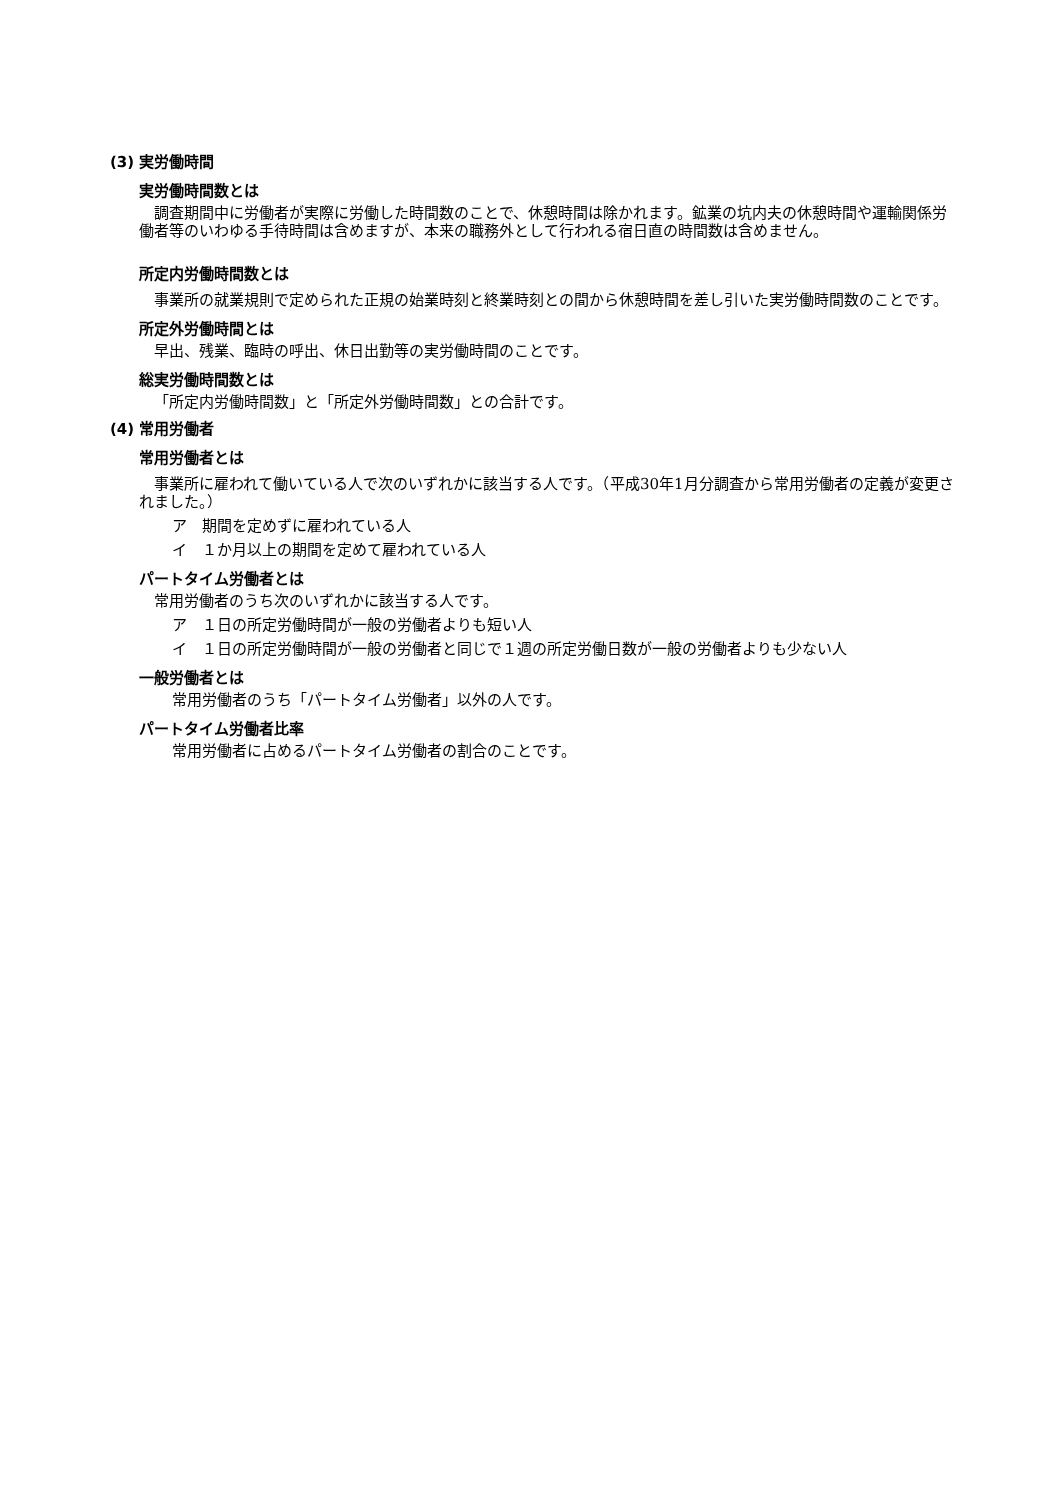(3) 実労働時間
実労働時間数とは
調査期間中に労働者が実際に労働した時間数のことで、休憩時間は除かれます。鉱業の坑内夫の休憩時間や運輸関係労働者等のいわゆる手待時間は含めますが、本来の職務外として行われる宿日直の時間数は含めません。
所定内労働時間数とは
事業所の就業規則で定められた正規の始業時刻と終業時刻との間から休憩時間を差し引いた実労働時間数のことです。
所定外労働時間とは
早出、残業、臨時の呼出、休日出勤等の実労働時間のことです。
総実労働時間数とは
「所定内労働時間数」と「所定外労働時間数」との合計です。
(4) 常用労働者
常用労働者とは
事業所に雇われて働いている人で次のいずれかに該当する人です。（平成30年1月分調査から常用労働者の定義が変更されました。）
ア　期間を定めずに雇われている人
イ　１か月以上の期間を定めて雇われている人
パートタイム労働者とは
常用労働者のうち次のいずれかに該当する人です。
ア　１日の所定労働時間が一般の労働者よりも短い人
イ　１日の所定労働時間が一般の労働者と同じで１週の所定労働日数が一般の労働者よりも少ない人
一般労働者とは
常用労働者のうち「パートタイム労働者」以外の人です。
パートタイム労働者比率
常用労働者に占めるパートタイム労働者の割合のことです。